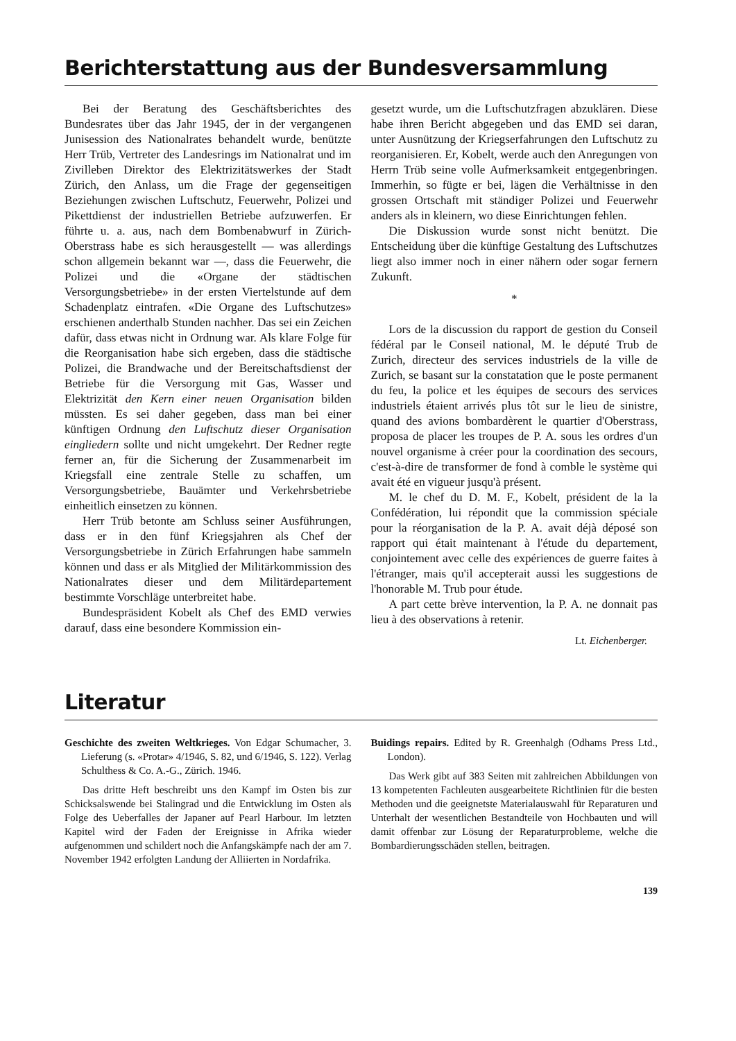Berichterstattung aus der Bundesversammlung
Bei der Beratung des Geschäftsberichtes des Bundesrates über das Jahr 1945, der in der vergangenen Junisession des Nationalrates behandelt wurde, benützte Herr Trüb, Vertreter des Landesrings im Nationalrat und im Zivilleben Direktor des Elektrizitätswerkes der Stadt Zürich, den Anlass, um die Frage der gegenseitigen Beziehungen zwischen Luftschutz, Feuerwehr, Polizei und Pikettdienst der industriellen Betriebe aufzuwerfen. Er führte u. a. aus, nach dem Bombenabwurf in Zürich-Oberstrass habe es sich herausgestellt — was allerdings schon allgemein bekannt war —, dass die Feuerwehr, die Polizei und die «Organe der städtischen Versorgungsbetriebe» in der ersten Viertelstunde auf dem Schadenplatz eintrafen. «Die Organe des Luftschutzes» erschienen anderthalb Stunden nachher. Das sei ein Zeichen dafür, dass etwas nicht in Ordnung war. Als klare Folge für die Reorganisation habe sich ergeben, dass die städtische Polizei, die Brandwache und der Bereitschaftsdienst der Betriebe für die Versorgung mit Gas, Wasser und Elektrizität den Kern einer neuen Organisation bilden müssten. Es sei daher gegeben, dass man bei einer künftigen Ordnung den Luftschutz dieser Organisation eingliedern sollte und nicht umgekehrt. Der Redner regte ferner an, für die Sicherung der Zusammenarbeit im Kriegsfall eine zentrale Stelle zu schaffen, um Versorgungsbetriebe, Bauämter und Verkehrsbetriebe einheitlich einsetzen zu können.
Herr Trüb betonte am Schluss seiner Ausführungen, dass er in den fünf Kriegsjahren als Chef der Versorgungsbetriebe in Zürich Erfahrungen habe sammeln können und dass er als Mitglied der Militärkommission des Nationalrates dieser und dem Militärdepartement bestimmte Vorschläge unterbreitet habe.
Bundespräsident Kobelt als Chef des EMD verwies darauf, dass eine besondere Kommission ein-
gesetzt wurde, um die Luftschutzfragen abzuklären. Diese habe ihren Bericht abgegeben und das EMD sei daran, unter Ausnützung der Kriegserfahrungen den Luftschutz zu reorganisieren. Er, Kobelt, werde auch den Anregungen von Herrn Trüb seine volle Aufmerksamkeit entgegenbringen. Immerhin, so fügte er bei, lägen die Verhältnisse in den grossen Ortschaft mit ständiger Polizei und Feuerwehr anders als in kleinern, wo diese Einrichtungen fehlen.
Die Diskussion wurde sonst nicht benützt. Die Entscheidung über die künftige Gestaltung des Luftschutzes liegt also immer noch in einer nähern oder sogar fernern Zukunft.
*
Lors de la discussion du rapport de gestion du Conseil fédéral par le Conseil national, M. le député Trub de Zurich, directeur des services industriels de la ville de Zurich, se basant sur la constatation que le poste permanent du feu, la police et les équipes de secours des services industriels étaient arrivés plus tôt sur le lieu de sinistre, quand des avions bombardèrent le quartier d'Oberstrass, proposa de placer les troupes de P. A. sous les ordres d'un nouvel organisme à créer pour la coordination des secours, c'est-à-dire de transformer de fond à comble le système qui avait été en vigueur jusqu'à présent.
M. le chef du D. M. F., Kobelt, président de la la Confédération, lui répondit que la commission spéciale pour la réorganisation de la P. A. avait déjà déposé son rapport qui était maintenant à l'étude du departement, conjointement avec celle des expériences de guerre faites à l'étranger, mais qu'il accepterait aussi les suggestions de l'honorable M. Trub pour étude.
A part cette brève intervention, la P. A. ne donnait pas lieu à des observations à retenir.
Lt. Eichenberger.
Literatur
Geschichte des zweiten Weltkrieges. Von Edgar Schumacher, 3. Lieferung (s. «Protar» 4/1946, S. 82, und 6/1946, S. 122). Verlag Schulthess & Co. A.-G., Zürich. 1946.
Das dritte Heft beschreibt uns den Kampf im Osten bis zur Schicksalswende bei Stalingrad und die Entwicklung im Osten als Folge des Ueberfalles der Japaner auf Pearl Harbour. Im letzten Kapitel wird der Faden der Ereignisse in Afrika wieder aufgenommen und schildert noch die Anfangskämpfe nach der am 7. November 1942 erfolgten Landung der Alliierten in Nordafrika.
Buidings repairs. Edited by R. Greenhalgh (Odhams Press Ltd., London).
Das Werk gibt auf 383 Seiten mit zahlreichen Abbildungen von 13 kompetenten Fachleuten ausgearbeitete Richtlinien für die besten Methoden und die geeignetste Materialauswahl für Reparaturen und Unterhalt der wesentlichen Bestandteile von Hochbauten und will damit offenbar zur Lösung der Reparaturprobleme, welche die Bombardierungsschäden stellen, beitragen.
139